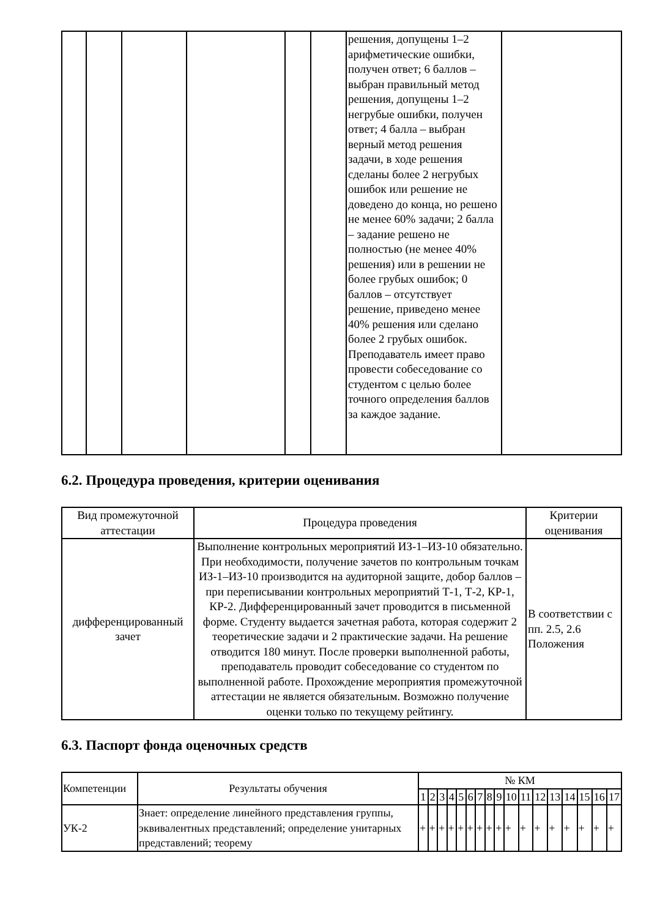| | | | | | | решения, допущены 1–2 арифметические ошибки, получен ответ; 6 баллов – выбран правильный метод решения, допущены 1–2 негрубые ошибки, получен ответ; 4 балла – выбран верный метод решения задачи, в ходе решения сделаны более 2 негрубых ошибок или решение не доведено до конца, но решено не менее 60% задачи; 2 балла – задание решено не полностью (не менее 40% решения) или в решении не более грубых ошибок; 0 баллов – отсутствует решение, приведено менее 40% решения или сделано более 2 грубых ошибок. Преподаватель имеет право провести собеседование со студентом с целью более точного определения баллов за каждое задание. | |
6.2. Процедура проведения, критерии оценивания
| Вид промежуточной аттестации | Процедура проведения | Критерии оценивания |
| --- | --- | --- |
| дифференцированный зачет | Выполнение контрольных мероприятий ИЗ-1–ИЗ-10 обязательно. При необходимости, получение зачетов по контрольным точкам ИЗ-1–ИЗ-10 производится на аудиторной защите, добор баллов – при переписывании контрольных мероприятий Т-1, Т-2, КР-1, КР-2. Дифференцированный зачет проводится в письменной форме. Студенту выдается зачетная работа, которая содержит 2 теоретические задачи и 2 практические задачи. На решение отводится 180 минут. После проверки выполненной работы, преподаватель проводит собеседование со студентом по выполненной работе. Прохождение мероприятия промежуточной аттестации не является обязательным. Возможно получение оценки только по текущему рейтингу. | В соответствии с пп. 2.5, 2.6 Положения |
6.3. Паспорт фонда оценочных средств
| Компетенции | Результаты обучения | № КМ | | | | | | | | | | | | | | | | |
| --- | --- | --- | --- | --- | --- | --- | --- | --- | --- | --- | --- | --- | --- | --- | --- | --- | --- | --- |
| | | 1 | 2 | 3 | 4 | 5 | 6 | 7 | 8 | 9 | 10 | 11 | 12 | 13 | 14 | 15 | 16 | 17 |
| УК-2 | Знает: определение линейного представления группы, эквивалентных представлений; определение унитарных представлений; теорему | + | + | + | + | + | + | + | + | + | + | + | + | + | + | + | + | + |